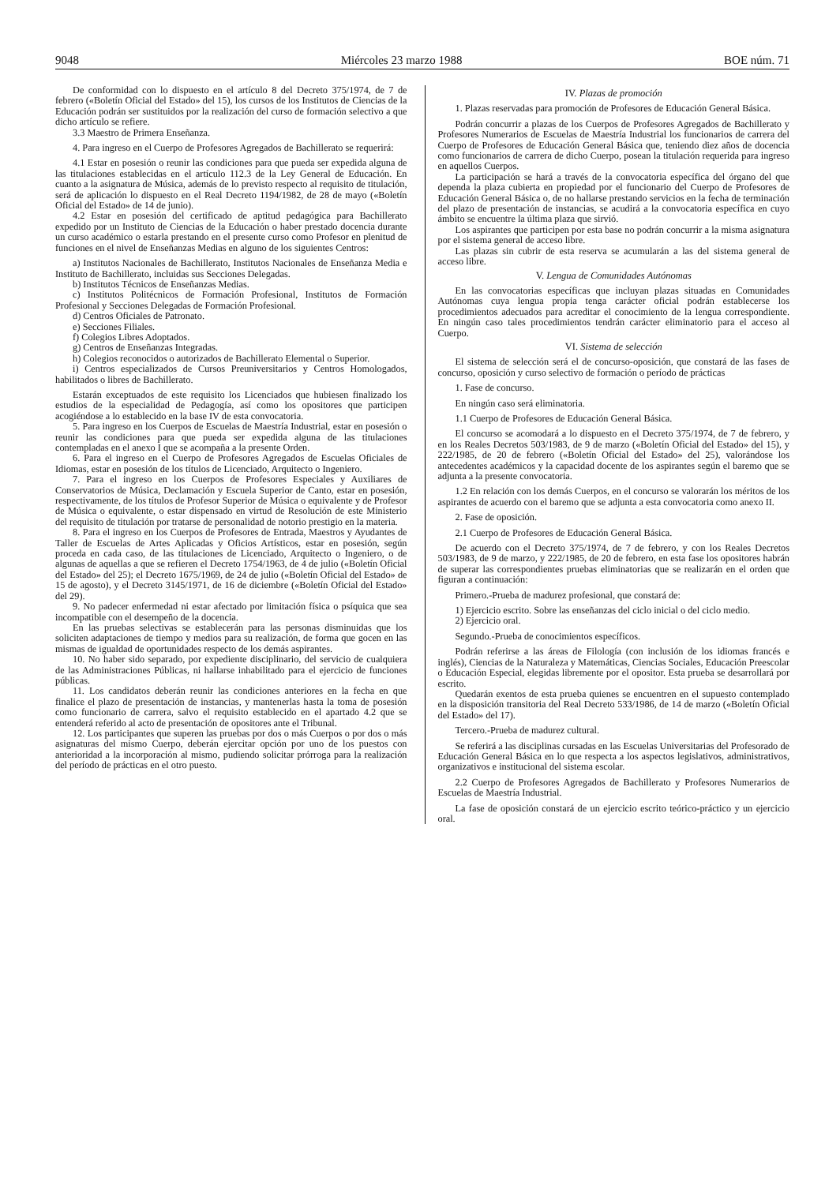9048 Miércoles 23 marzo 1988 BOE núm. 71
De conformidad con lo dispuesto en el artículo 8 del Decreto 375/1974, de 7 de febrero («Boletín Oficial del Estado» del 15), los cursos de los Institutos de Ciencias de la Educación podrán ser sustituidos por la realización del curso de formación selectivo a que dicho artículo se refiere.
3.3 Maestro de Primera Enseñanza.
4. Para ingreso en el Cuerpo de Profesores Agregados de Bachillerato se requerirá:
4.1 Estar en posesión o reunir las condiciones para que pueda ser expedida alguna de las titulaciones establecidas en el artículo 112.3 de la Ley General de Educación. En cuanto a la asignatura de Música, además de lo previsto respecto al requisito de titulación, será de aplicación lo dispuesto en el Real Decreto 1194/1982, de 28 de mayo («Boletín Oficial del Estado» de 14 de junio).
4.2 Estar en posesión del certificado de aptitud pedagógica para Bachillerato expedido por un Instituto de Ciencias de la Educación o haber prestado docencia durante un curso académico o estarla prestando en el presente curso como Profesor en plenitud de funciones en el nivel de Enseñanzas Medias en alguno de los siguientes Centros:
a) Institutos Nacionales de Bachillerato, Institutos Nacionales de Enseñanza Media e Instituto de Bachillerato, incluidas sus Secciones Delegadas.
b) Institutos Técnicos de Enseñanzas Medias.
c) Institutos Politécnicos de Formación Profesional, Institutos de Formación Profesional y Secciones Delegadas de Formación Profesional.
d) Centros Oficiales de Patronato.
e) Secciones Filiales.
f) Colegios Libres Adoptados.
g) Centros de Enseñanzas Integradas.
h) Colegios reconocidos o autorizados de Bachillerato Elemental o Superior.
i) Centros especializados de Cursos Preuniversitarios y Centros Homologados, habilitados o libres de Bachillerato.
Estarán exceptuados de este requisito los Licenciados que hubiesen finalizado los estudios de la especialidad de Pedagogía, así como los opositores que participen acogiéndose a lo establecido en la base IV de esta convocatoria.
5. Para ingreso en los Cuerpos de Escuelas de Maestría Industrial, estar en posesión o reunir las condiciones para que pueda ser expedida alguna de las titulaciones contempladas en el anexo I que se acompaña a la presente Orden.
6. Para el ingreso en el Cuerpo de Profesores Agregados de Escuelas Oficiales de Idiomas, estar en posesión de los títulos de Licenciado, Arquitecto o Ingeniero.
7. Para el ingreso en los Cuerpos de Profesores Especiales y Auxiliares de Conservatorios de Música, Declamación y Escuela Superior de Canto, estar en posesión, respectivamente, de los títulos de Profesor Superior de Música o equivalente y de Profesor de Música o equivalente, o estar dispensado en virtud de Resolución de este Ministerio del requisito de titulación por tratarse de personalidad de notorio prestigio en la materia.
8. Para el ingreso en los Cuerpos de Profesores de Entrada, Maestros y Ayudantes de Taller de Escuelas de Artes Aplicadas y Oficios Artísticos, estar en posesión, según proceda en cada caso, de las titulaciones de Licenciado, Arquitecto o Ingeniero, o de algunas de aquellas a que se refieren el Decreto 1754/1963, de 4 de julio («Boletín Oficial del Estado» del 25); el Decreto 1675/1969, de 24 de julio («Boletín Oficial del Estado» de 15 de agosto), y el Decreto 3145/1971, de 16 de diciembre («Boletín Oficial del Estado» del 29).
9. No padecer enfermedad ni estar afectado por limitación física o psíquica que sea incompatible con el desempeño de la docencia.
En las pruebas selectivas se establecerán para las personas disminuidas que los soliciten adaptaciones de tiempo y medios para su realización, de forma que gocen en las mismas de igualdad de oportunidades respecto de los demás aspirantes.
10. No haber sido separado, por expediente disciplinario, del servicio de cualquiera de las Administraciones Públicas, ni hallarse inhabilitado para el ejercicio de funciones públicas.
11. Los candidatos deberán reunir las condiciones anteriores en la fecha en que finalice el plazo de presentación de instancias, y mantenerlas hasta la toma de posesión como funcionario de carrera, salvo el requisito establecido en el apartado 4.2 que se entenderá referido al acto de presentación de opositores ante el Tribunal.
12. Los participantes que superen las pruebas por dos o más Cuerpos o por dos o más asignaturas del mismo Cuerpo, deberán ejercitar opción por uno de los puestos con anterioridad a la incorporación al mismo, pudiendo solicitar prórroga para la realización del período de prácticas en el otro puesto.
IV. Plazas de promoción
1. Plazas reservadas para promoción de Profesores de Educación General Básica.
Podrán concurrir a plazas de los Cuerpos de Profesores Agregados de Bachillerato y Profesores Numerarios de Escuelas de Maestría Industrial los funcionarios de carrera del Cuerpo de Profesores de Educación General Básica que, teniendo diez años de docencia como funcionarios de carrera de dicho Cuerpo, posean la titulación requerida para ingreso en aquellos Cuerpos.
La participación se hará a través de la convocatoria específica del órgano del que dependa la plaza cubierta en propiedad por el funcionario del Cuerpo de Profesores de Educación General Básica o, de no hallarse prestando servicios en la fecha de terminación del plazo de presentación de instancias, se acudirá a la convocatoria específica en cuyo ámbito se encuentre la última plaza que sirvió.
Los aspirantes que participen por esta base no podrán concurrir a la misma asignatura por el sistema general de acceso libre.
Las plazas sin cubrir de esta reserva se acumularán a las del sistema general de acceso libre.
V. Lengua de Comunidades Autónomas
En las convocatorias específicas que incluyan plazas situadas en Comunidades Autónomas cuya lengua propia tenga carácter oficial podrán establecerse los procedimientos adecuados para acreditar el conocimiento de la lengua correspondiente. En ningún caso tales procedimientos tendrán carácter eliminatorio para el acceso al Cuerpo.
VI. Sistema de selección
El sistema de selección será el de concurso-oposición, que constará de las fases de concurso, oposición y curso selectivo de formación o período de prácticas
1. Fase de concurso.
En ningún caso será eliminatoria.
1.1 Cuerpo de Profesores de Educación General Básica.
El concurso se acomodará a lo dispuesto en el Decreto 375/1974, de 7 de febrero, y en los Reales Decretos 503/1983, de 9 de marzo («Boletín Oficial del Estado» del 15), y 222/1985, de 20 de febrero («Boletín Oficial del Estado» del 25), valorándose los antecedentes académicos y la capacidad docente de los aspirantes según el baremo que se adjunta a la presente convocatoria.
1.2 En relación con los demás Cuerpos, en el concurso se valorarán los méritos de los aspirantes de acuerdo con el baremo que se adjunta a esta convocatoria como anexo II.
2. Fase de oposición.
2.1 Cuerpo de Profesores de Educación General Básica.
De acuerdo con el Decreto 375/1974, de 7 de febrero, y con los Reales Decretos 503/1983, de 9 de marzo, y 222/1985, de 20 de febrero, en esta fase los opositores habrán de superar las correspondientes pruebas eliminatorias que se realizarán en el orden que figuran a continuación:
Primero.-Prueba de madurez profesional, que constará de:
1) Ejercicio escrito. Sobre las enseñanzas del ciclo inicial o del ciclo medio.
2) Ejercicio oral.
Segundo.-Prueba de conocimientos específicos.
Podrán referirse a las áreas de Filología (con inclusión de los idiomas francés e inglés), Ciencias de la Naturaleza y Matemáticas, Ciencias Sociales, Educación Preescolar o Educación Especial, elegidas libremente por el opositor. Esta prueba se desarrollará por escrito.
Quedarán exentos de esta prueba quienes se encuentren en el supuesto contemplado en la disposición transitoria del Real Decreto 533/1986, de 14 de marzo («Boletín Oficial del Estado» del 17).
Tercero.-Prueba de madurez cultural.
Se referirá a las disciplinas cursadas en las Escuelas Universitarias del Profesorado de Educación General Básica en lo que respecta a los aspectos legislativos, administrativos, organizativos e institucional del sistema escolar.
2.2 Cuerpo de Profesores Agregados de Bachillerato y Profesores Numerarios de Escuelas de Maestría Industrial.
La fase de oposición constará de un ejercicio escrito teórico-práctico y un ejercicio oral.